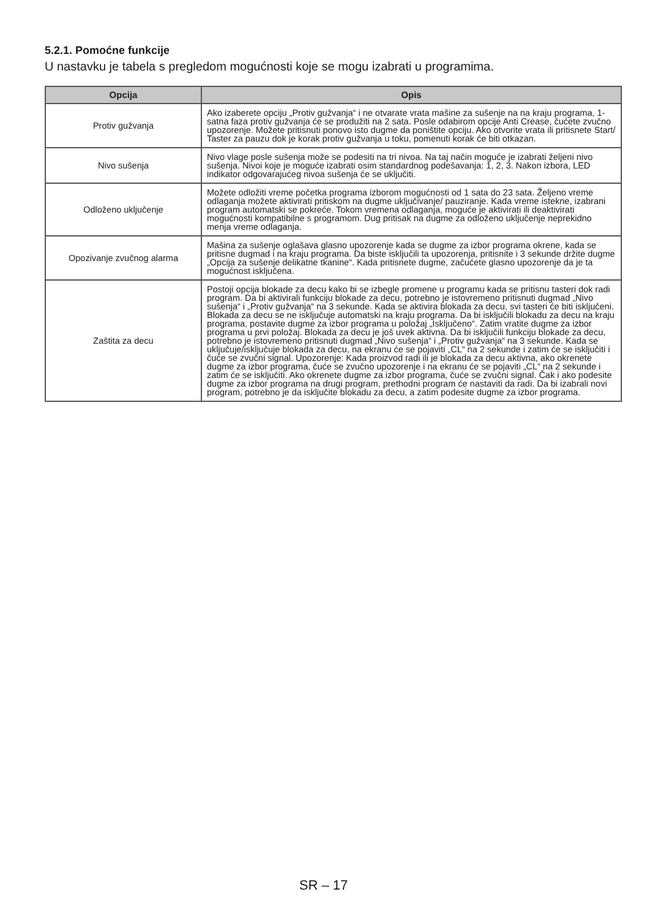5.2.1. Pomoćne funkcije
U nastavku je tabela s pregledom mogućnosti koje se mogu izabrati u programima.
| Opcija | Opis |
| --- | --- |
| Protiv gužvanja | Ako izaberete opciju „Protiv gužvanja“ i ne otvarate vrata mašine za sušenje na na kraju programa, 1-satna faza protiv gužvanja će se produžiti na 2 sata. Posle odabirom opcije Anti Crease, čućete zvučno upozorenje. Možete pritisnuti ponovo isto dugme da poništite opciju. Ako otvorite vrata ili pritisnete Start/ Taster za pauzu dok je korak protiv gužvanja u toku, pomenuti korak će biti otkazan. |
| Nivo sušenja | Nivo vlage posle sušenja može se podesiti na tri nivoa. Na taj način moguće je izabrati željeni nivo sušenja. Nivoi koje je moguće izabrati osim standardnog podešavanja: 1, 2, 3. Nakon izbora, LED indikator odgovarajućeg nivoa sušenja će se uključiti. |
| Odloženo uključenje | Možete odložiti vreme početka programa izborom mogućnosti od 1 sata do 23 sata. Željeno vreme odlaganja možete aktivirati pritiskom na dugme uključivanje/ pauziranje. Kada vreme istekne, izabrani program automatski se pokreće. Tokom vremena odlaganja, moguće je aktivirati ili deaktivirati mogućnosti kompatibilne s programom. Dug pritisak na dugme za odloženo uključenje neprekidno menja vreme odlaganja. |
| Opozivanje zvučnog alarma | Mašina za sušenje oglašava glasno upozorenje kada se dugme za izbor programa okrene, kada se pritisne dugmad i na kraju programa. Da biste isključili ta upozorenja, pritisnite i 3 sekunde držite dugme „Opcija za sušenje delikatne tkanine“. Kada pritisnete dugme, začućete glasno upozorenje da je ta mogućnost isključena. |
| Zaštita za decu | Postoji opcija blokade za decu kako bi se izbegle promene u programu kada se pritisnu tasteri dok radi program. Da bi aktivirali funkciju blokade za decu, potrebno je istovremeno pritisnuti dugmad „Nivo sušenja“ i „Protiv gužvanja“ na 3 sekunde. Kada se aktivira blokada za decu, svi tasteri će biti isključeni. Blokada za decu se ne isključuje automatski na kraju programa. Da bi isključili blokadu za decu na kraju programa, postavite dugme za izbor programa u položaj „Isključeno“. Zatim vratite dugme za izbor programa u prvi položaj. Blokada za decu je još uvek aktivna. Da bi isključili funkciju blokade za decu, potrebno je istovremeno pritisnuti dugmad „Nivo sušenja“ i „Protiv gužvanja“ na 3 sekunde. Kada se uključuje/isključuje blokada za decu, na ekranu će se pojaviti „CL“ na 2 sekunde i zatim će se isključiti i čuće se zvučni signal. Upozorenje: Kada proizvod radi ili je blokada za decu aktivna, ako okrenete dugme za izbor programa, čuće se zvučno upozorenje i na ekranu će se pojaviti „CL“ na 2 sekunde i zatim će se isključiti. Ako okrenete dugme za izbor programa, čuće se zvučni signal. Čak i ako podesite dugme za izbor programa na drugi program, prethodni program će nastaviti da radi. Da bi izabrali novi program, potrebno je da isključite blokadu za decu, a zatim podesite dugme za izbor programa. |
SR – 17